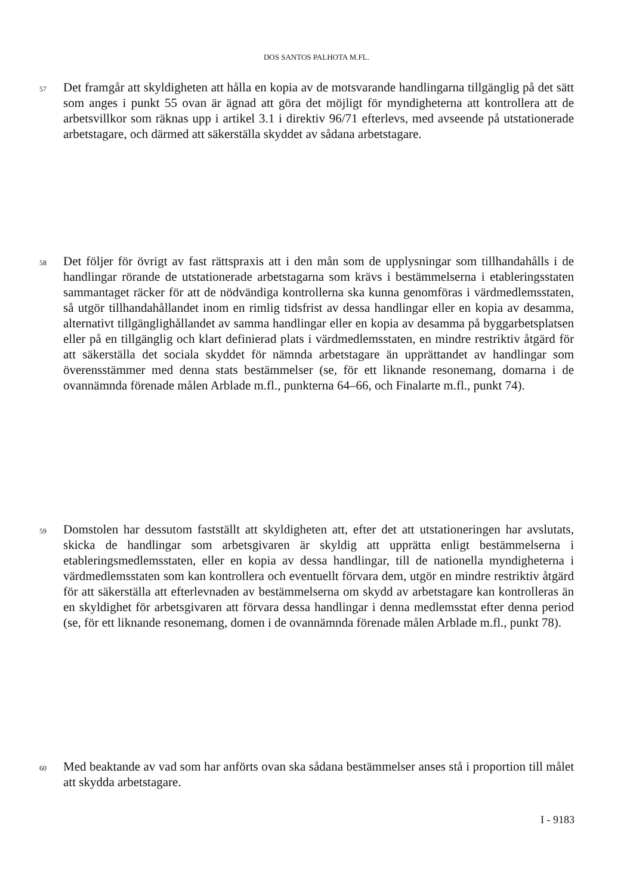DOS SANTOS PALHOTA M.FL.
57
Det framgår att skyldigheten att hålla en kopia av de motsvarande handlingarna tillgänglig på det sätt som anges i punkt 55 ovan är ägnad att göra det möjligt för myndigheterna att kontrollera att de arbetsvillkor som räknas upp i artikel 3.1 i direktiv 96/71 efterlevs, med avseende på utstationerade arbetstagare, och därmed att säkerställa skyddet av sådana arbetstagare.
58
Det följer för övrigt av fast rättspraxis att i den mån som de upplysningar som tillhandahålls i de handlingar rörande de utstationerade arbetstagarna som krävs i bestämmelserna i etableringsstaten sammantaget räcker för att de nödvändiga kontrollerna ska kunna genomföras i värdmedlemsstaten, så utgör tillhandahållandet inom en rimlig tidsfrist av dessa handlingar eller en kopia av desamma, alternativt tillgänglighållandet av samma handlingar eller en kopia av desamma på byggarbetsplatsen eller på en tillgänglig och klart definierad plats i värdmedlemsstaten, en mindre restriktiv åtgärd för att säkerställa det sociala skyddet för nämnda arbetstagare än upprättandet av handlingar som överensstämmer med denna stats bestämmelser (se, för ett liknande resonemang, domarna i de ovannämnda förenade målen Arblade m.fl., punkterna 64–66, och Finalarte m.fl., punkt 74).
59
Domstolen har dessutom fastställt att skyldigheten att, efter det att utstationeringen har avslutats, skicka de handlingar som arbetsgivaren är skyldig att upprätta enligt bestämmelserna i etableringsmedlemsstaten, eller en kopia av dessa handlingar, till de nationella myndigheterna i värdmedlemsstaten som kan kontrollera och eventuellt förvara dem, utgör en mindre restriktiv åtgärd för att säkerställa att efterlevnaden av bestämmelserna om skydd av arbetstagare kan kontrolleras än en skyldighet för arbetsgivaren att förvara dessa handlingar i denna medlemsstat efter denna period (se, för ett liknande resonemang, domen i de ovannämnda förenade målen Arblade m.fl., punkt 78).
60
Med beaktande av vad som har anförts ovan ska sådana bestämmelser anses stå i proportion till målet att skydda arbetstagare.
I - 9183